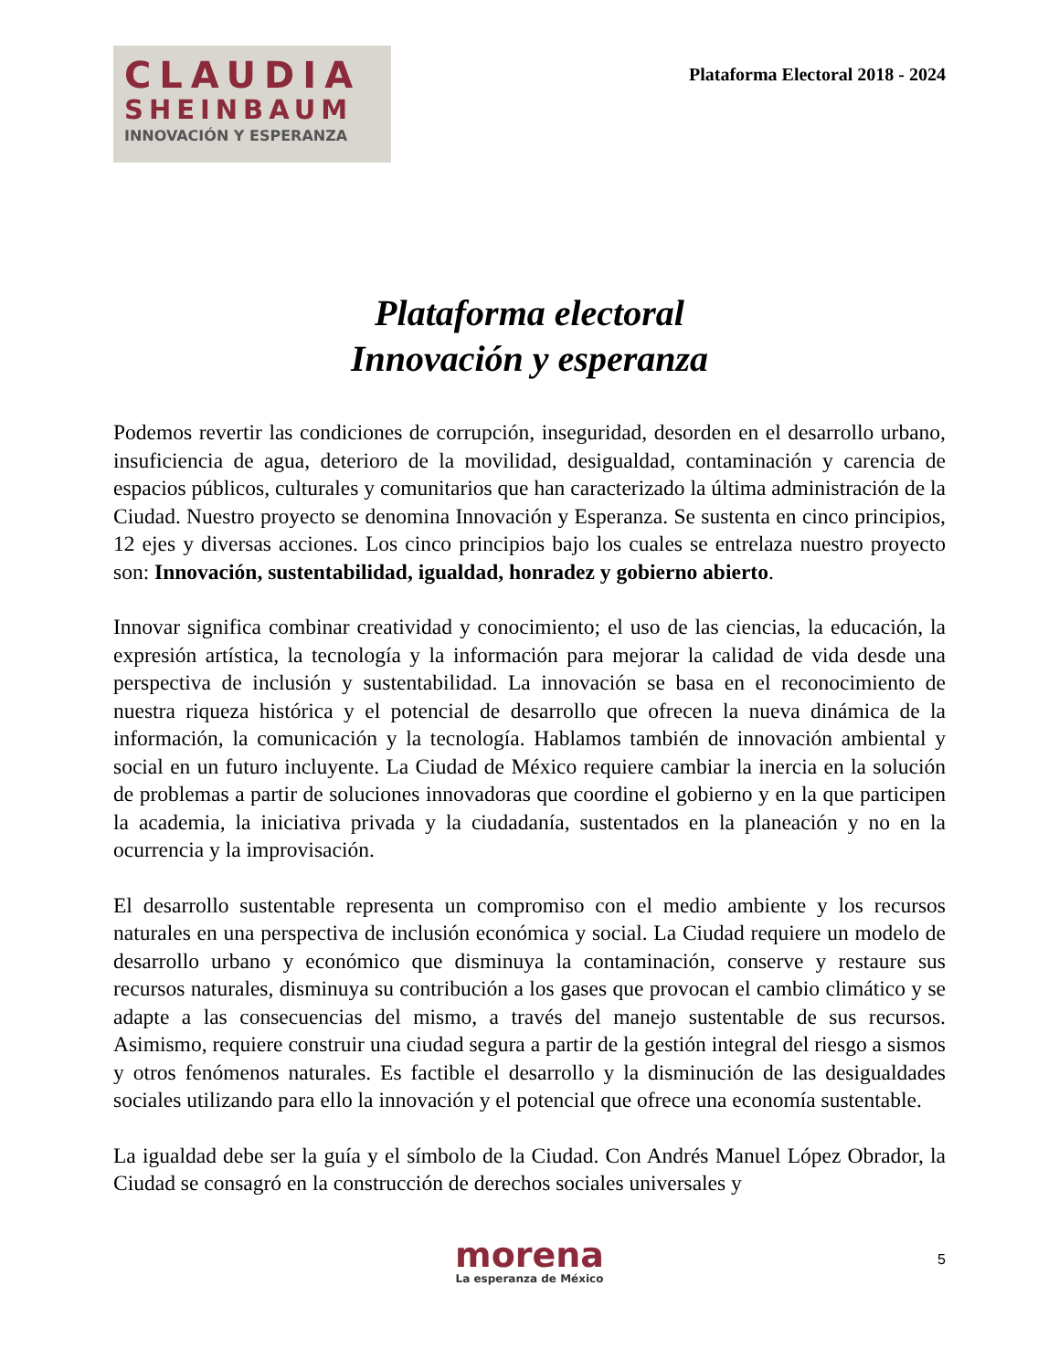CLAUDIA
SHEINBAUM
INNOVACIÓN Y ESPERANZA
Plataforma Electoral 2018 - 2024
Plataforma electoral
Innovación y esperanza
Podemos revertir las condiciones de corrupción, inseguridad, desorden en el desarrollo urbano, insuficiencia de agua, deterioro de la movilidad, desigualdad, contaminación y carencia de espacios públicos, culturales y comunitarios que han caracterizado la última administración de la Ciudad. Nuestro proyecto se denomina Innovación y Esperanza. Se sustenta en cinco principios, 12 ejes y diversas acciones. Los cinco principios bajo los cuales se entrelaza nuestro proyecto son: Innovación, sustentabilidad, igualdad, honradez y gobierno abierto.
Innovar significa combinar creatividad y conocimiento; el uso de las ciencias, la educación, la expresión artística, la tecnología y la información para mejorar la calidad de vida desde una perspectiva de inclusión y sustentabilidad. La innovación se basa en el reconocimiento de nuestra riqueza histórica y el potencial de desarrollo que ofrecen la nueva dinámica de la información, la comunicación y la tecnología. Hablamos también de innovación ambiental y social en un futuro incluyente. La Ciudad de México requiere cambiar la inercia en la solución de problemas a partir de soluciones innovadoras que coordine el gobierno y en la que participen la academia, la iniciativa privada y la ciudadanía, sustentados en la planeación y no en la ocurrencia y la improvisación.
El desarrollo sustentable representa un compromiso con el medio ambiente y los recursos naturales en una perspectiva de inclusión económica y social. La Ciudad requiere un modelo de desarrollo urbano y económico que disminuya la contaminación, conserve y restaure sus recursos naturales, disminuya su contribución a los gases que provocan el cambio climático y se adapte a las consecuencias del mismo, a través del manejo sustentable de sus recursos. Asimismo, requiere construir una ciudad segura a partir de la gestión integral del riesgo a sismos y otros fenómenos naturales. Es factible el desarrollo y la disminución de las desigualdades sociales utilizando para ello la innovación y el potencial que ofrece una economía sustentable.
La igualdad debe ser la guía y el símbolo de la Ciudad. Con Andrés Manuel López Obrador, la Ciudad se consagró en la construcción de derechos sociales universales y
morena
La esperanza de México
5